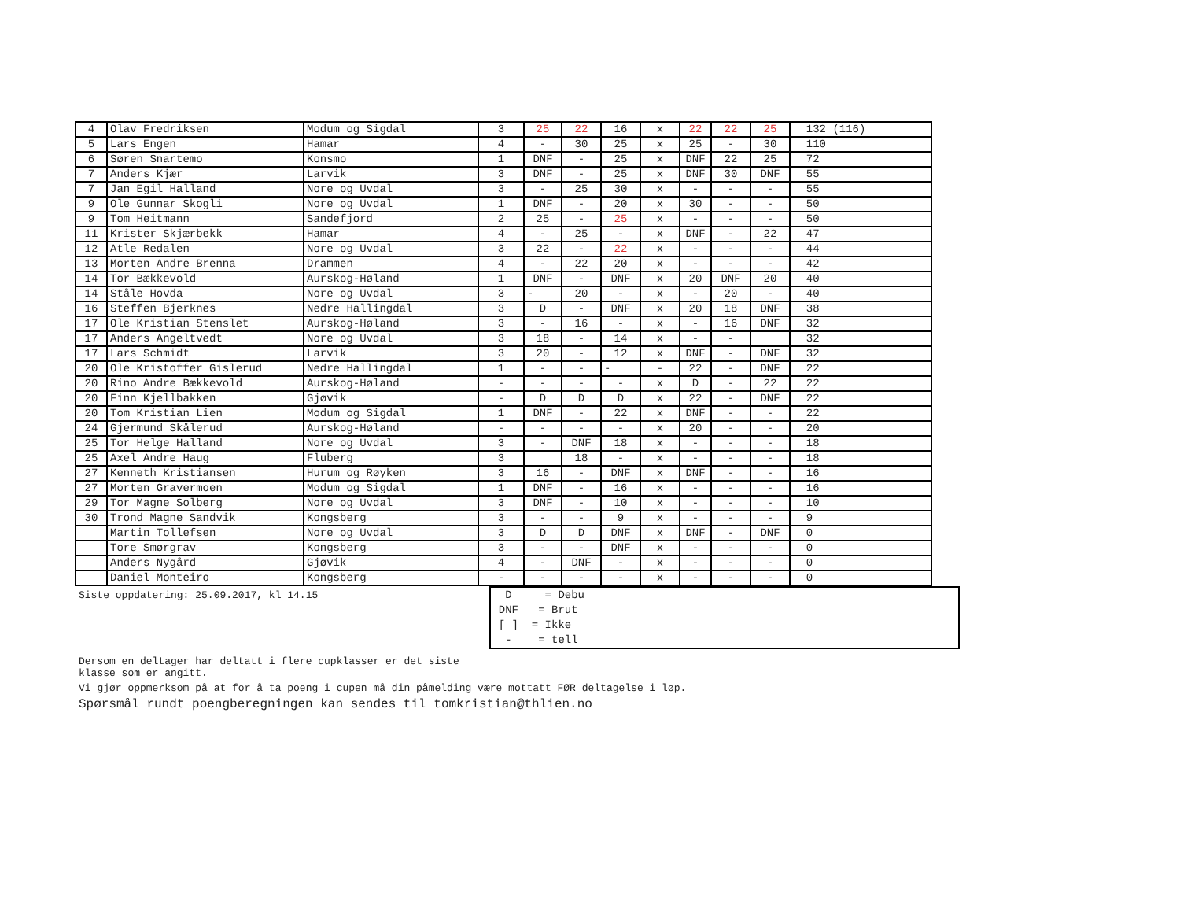| 4 | Olav Fredriksen | Modum og Sigdal | 3 | 25 | 22 | 16 | x | 22 | 22 | 25 | 132 (116) |
| 5 | Lars Engen | Hamar | 4 | - | 30 | 25 | x | 25 | - | 30 | 110 |
| 6 | Søren Snartemo | Konsmo | 1 | DNF | - | 25 | x | DNF | 22 | 25 | 72 |
| 7 | Anders Kjær | Larvik | 3 | DNF | - | 25 | x | DNF | 30 | DNF | 55 |
| 7 | Jan Egil Halland | Nore og Uvdal | 3 | - | 25 | 30 | x | - | - | - | 55 |
| 9 | Ole Gunnar Skogli | Nore og Uvdal | 1 | DNF | - | 20 | x | 30 | - | - | 50 |
| 9 | Tom Heitmann | Sandefjord | 2 | 25 | - | 25 | x | - | - | - | 50 |
| 11 | Krister Skjærbekk | Hamar | 4 | - | 25 | - | x | DNF | - | 22 | 47 |
| 12 | Atle Redalen | Nore og Uvdal | 3 | 22 | - | 22 | x | - | - | - | 44 |
| 13 | Morten Andre Brenna | Drammen | 4 | - | 22 | 20 | x | - | - | - | 42 |
| 14 | Tor Bækkevold | Aurskog-Høland | 1 | DNF | - | DNF | x | 20 | DNF | 20 | 40 |
| 14 | Ståle Hovda | Nore og Uvdal | 3 | - | 20 | - | x | - | 20 | - | 40 |
| 16 | Steffen Bjerknes | Nedre Hallingdal | 3 | D | - | DNF | x | 20 | 18 | DNF | 38 |
| 17 | Ole Kristian Stenslet | Aurskog-Høland | 3 | - | 16 | - | x | - | 16 | DNF | 32 |
| 17 | Anders Angeltvedt | Nore og Uvdal | 3 | 18 | - | 14 | x | - | - | | 32 |
| 17 | Lars Schmidt | Larvik | 3 | 20 | - | 12 | x | DNF | - | DNF | 32 |
| 20 | Ole Kristoffer Gislerud | Nedre Hallingdal | 1 | - | - | - | - | 22 | - | DNF | 22 |
| 20 | Rino Andre Bækkevold | Aurskog-Høland | - | - | - | - | x | D | - | 22 | 22 |
| 20 | Finn Kjellbakken | Gjøvik | - | D | D | D | x | 22 | - | DNF | 22 |
| 20 | Tom Kristian Lien | Modum og Sigdal | 1 | DNF | - | 22 | x | DNF | - | - | 22 |
| 24 | Gjermund Skålerud | Aurskog-Høland | - | - | - | - | x | 20 | - | - | 20 |
| 25 | Tor Helge Halland | Nore og Uvdal | 3 | - | DNF | 18 | x | - | - | - | 18 |
| 25 | Axel Andre Haug | Fluberg | 3 | | 18 | - | x | - | - | - | 18 |
| 27 | Kenneth Kristiansen | Hurum og Røyken | 3 | 16 | - | DNF | x | DNF | - | - | 16 |
| 27 | Morten Gravermoen | Modum og Sigdal | 1 | DNF | - | 16 | x | - | - | - | 16 |
| 29 | Tor Magne Solberg | Nore og Uvdal | 3 | DNF | - | 10 | x | - | - | - | 10 |
| 30 | Trond Magne Sandvik | Kongsberg | 3 | - | - | 9 | x | - | - | - | 9 |
| | Martin Tollefsen | Nore og Uvdal | 3 | D | D | DNF | x | DNF | - | DNF | 0 |
| | Tore Smørgrav | Kongsberg | 3 | - | - | DNF | x | - | - | - | 0 |
| | Anders Nygård | Gjøvik | 4 | - | DNF | - | x | - | - | - | 0 |
| | Daniel Monteiro | Kongsberg | - | - | - | - | x | - | - | - | 0 |
Siste oppdatering: 25.09.2017, kl 14.15
D = Debu
DNF = Brut
[ ] = Ikke
- = tell
Dersom en deltager har deltatt i flere cupklasser er det siste
klasse som er angitt.
Vi gjør oppmerksom på at for å ta poeng i cupen må din påmelding være mottatt FØR deltagelse i løp.
Spørsmål rundt poengberegningen kan sendes til tomkristian@thlien.no